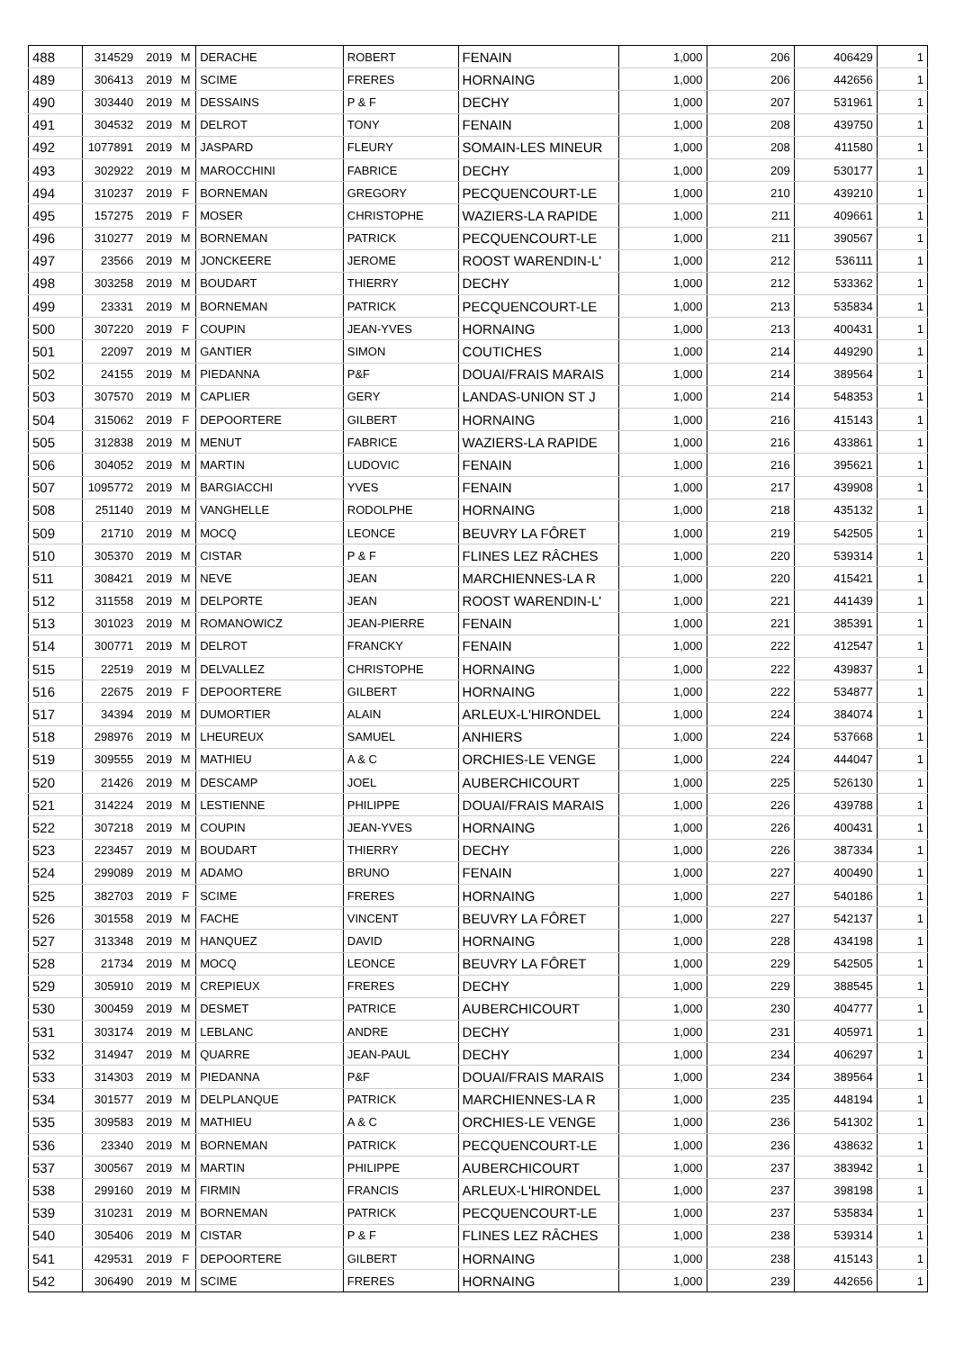| 488 | 314529 | 2019 | M | DERACHE | ROBERT | FENAIN | 1,000 | 206 | 406429 | 1 |
| 489 | 306413 | 2019 | M | SCIME | FRERES | HORNAING | 1,000 | 206 | 442656 | 1 |
| 490 | 303440 | 2019 | M | DESSAINS | P & F | DECHY | 1,000 | 207 | 531961 | 1 |
| 491 | 304532 | 2019 | M | DELROT | TONY | FENAIN | 1,000 | 208 | 439750 | 1 |
| 492 | 1077891 | 2019 | M | JASPARD | FLEURY | SOMAIN-LES MINEUR | 1,000 | 208 | 411580 | 1 |
| 493 | 302922 | 2019 | M | MAROCCHINI | FABRICE | DECHY | 1,000 | 209 | 530177 | 1 |
| 494 | 310237 | 2019 | F | BORNEMAN | GREGORY | PECQUENCOURT-LE | 1,000 | 210 | 439210 | 1 |
| 495 | 157275 | 2019 | F | MOSER | CHRISTOPHE | WAZIERS-LA RAPIDE | 1,000 | 211 | 409661 | 1 |
| 496 | 310277 | 2019 | M | BORNEMAN | PATRICK | PECQUENCOURT-LE | 1,000 | 211 | 390567 | 1 |
| 497 | 23566 | 2019 | M | JONCKEERE | JEROME | ROOST WARENDIN-L' | 1,000 | 212 | 536111 | 1 |
| 498 | 303258 | 2019 | M | BOUDART | THIERRY | DECHY | 1,000 | 212 | 533362 | 1 |
| 499 | 23331 | 2019 | M | BORNEMAN | PATRICK | PECQUENCOURT-LE | 1,000 | 213 | 535834 | 1 |
| 500 | 307220 | 2019 | F | COUPIN | JEAN-YVES | HORNAING | 1,000 | 213 | 400431 | 1 |
| 501 | 22097 | 2019 | M | GANTIER | SIMON | COUTICHES | 1,000 | 214 | 449290 | 1 |
| 502 | 24155 | 2019 | M | PIEDANNA | P&F | DOUAI/FRAIS MARAIS | 1,000 | 214 | 389564 | 1 |
| 503 | 307570 | 2019 | M | CAPLIER | GERY | LANDAS-UNION ST J | 1,000 | 214 | 548353 | 1 |
| 504 | 315062 | 2019 | F | DEPOORTERE | GILBERT | HORNAING | 1,000 | 216 | 415143 | 1 |
| 505 | 312838 | 2019 | M | MENUT | FABRICE | WAZIERS-LA RAPIDE | 1,000 | 216 | 433861 | 1 |
| 506 | 304052 | 2019 | M | MARTIN | LUDOVIC | FENAIN | 1,000 | 216 | 395621 | 1 |
| 507 | 1095772 | 2019 | M | BARGIACCHI | YVES | FENAIN | 1,000 | 217 | 439908 | 1 |
| 508 | 251140 | 2019 | M | VANGHELLE | RODOLPHE | HORNAING | 1,000 | 218 | 435132 | 1 |
| 509 | 21710 | 2019 | M | MOCQ | LEONCE | BEUVRY LA FÔRET | 1,000 | 219 | 542505 | 1 |
| 510 | 305370 | 2019 | M | CISTAR | P & F | FLINES LEZ RÂCHES | 1,000 | 220 | 539314 | 1 |
| 511 | 308421 | 2019 | M | NEVE | JEAN | MARCHIENNES-LA R | 1,000 | 220 | 415421 | 1 |
| 512 | 311558 | 2019 | M | DELPORTE | JEAN | ROOST WARENDIN-L' | 1,000 | 221 | 441439 | 1 |
| 513 | 301023 | 2019 | M | ROMANOWICZ | JEAN-PIERRE | FENAIN | 1,000 | 221 | 385391 | 1 |
| 514 | 300771 | 2019 | M | DELROT | FRANCKY | FENAIN | 1,000 | 222 | 412547 | 1 |
| 515 | 22519 | 2019 | M | DELVALLEZ | CHRISTOPHE | HORNAING | 1,000 | 222 | 439837 | 1 |
| 516 | 22675 | 2019 | F | DEPOORTERE | GILBERT | HORNAING | 1,000 | 222 | 534877 | 1 |
| 517 | 34394 | 2019 | M | DUMORTIER | ALAIN | ARLEUX-L'HIRONDEL | 1,000 | 224 | 384074 | 1 |
| 518 | 298976 | 2019 | M | LHEUREUX | SAMUEL | ANHIERS | 1,000 | 224 | 537668 | 1 |
| 519 | 309555 | 2019 | M | MATHIEU | A & C | ORCHIES-LE VENGE | 1,000 | 224 | 444047 | 1 |
| 520 | 21426 | 2019 | M | DESCAMP | JOEL | AUBERCHICOURT | 1,000 | 225 | 526130 | 1 |
| 521 | 314224 | 2019 | M | LESTIENNE | PHILIPPE | DOUAI/FRAIS MARAIS | 1,000 | 226 | 439788 | 1 |
| 522 | 307218 | 2019 | M | COUPIN | JEAN-YVES | HORNAING | 1,000 | 226 | 400431 | 1 |
| 523 | 223457 | 2019 | M | BOUDART | THIERRY | DECHY | 1,000 | 226 | 387334 | 1 |
| 524 | 299089 | 2019 | M | ADAMO | BRUNO | FENAIN | 1,000 | 227 | 400490 | 1 |
| 525 | 382703 | 2019 | F | SCIME | FRERES | HORNAING | 1,000 | 227 | 540186 | 1 |
| 526 | 301558 | 2019 | M | FACHE | VINCENT | BEUVRY LA FÔRET | 1,000 | 227 | 542137 | 1 |
| 527 | 313348 | 2019 | M | HANQUEZ | DAVID | HORNAING | 1,000 | 228 | 434198 | 1 |
| 528 | 21734 | 2019 | M | MOCQ | LEONCE | BEUVRY LA FÔRET | 1,000 | 229 | 542505 | 1 |
| 529 | 305910 | 2019 | M | CREPIEUX | FRERES | DECHY | 1,000 | 229 | 388545 | 1 |
| 530 | 300459 | 2019 | M | DESMET | PATRICE | AUBERCHICOURT | 1,000 | 230 | 404777 | 1 |
| 531 | 303174 | 2019 | M | LEBLANC | ANDRE | DECHY | 1,000 | 231 | 405971 | 1 |
| 532 | 314947 | 2019 | M | QUARRE | JEAN-PAUL | DECHY | 1,000 | 234 | 406297 | 1 |
| 533 | 314303 | 2019 | M | PIEDANNA | P&F | DOUAI/FRAIS MARAIS | 1,000 | 234 | 389564 | 1 |
| 534 | 301577 | 2019 | M | DELPLANQUE | PATRICK | MARCHIENNES-LA R | 1,000 | 235 | 448194 | 1 |
| 535 | 309583 | 2019 | M | MATHIEU | A & C | ORCHIES-LE VENGE | 1,000 | 236 | 541302 | 1 |
| 536 | 23340 | 2019 | M | BORNEMAN | PATRICK | PECQUENCOURT-LE | 1,000 | 236 | 438632 | 1 |
| 537 | 300567 | 2019 | M | MARTIN | PHILIPPE | AUBERCHICOURT | 1,000 | 237 | 383942 | 1 |
| 538 | 299160 | 2019 | M | FIRMIN | FRANCIS | ARLEUX-L'HIRONDEL | 1,000 | 237 | 398198 | 1 |
| 539 | 310231 | 2019 | M | BORNEMAN | PATRICK | PECQUENCOURT-LE | 1,000 | 237 | 535834 | 1 |
| 540 | 305406 | 2019 | M | CISTAR | P & F | FLINES LEZ RÂCHES | 1,000 | 238 | 539314 | 1 |
| 541 | 429531 | 2019 | F | DEPOORTERE | GILBERT | HORNAING | 1,000 | 238 | 415143 | 1 |
| 542 | 306490 | 2019 | M | SCIME | FRERES | HORNAING | 1,000 | 239 | 442656 | 1 |